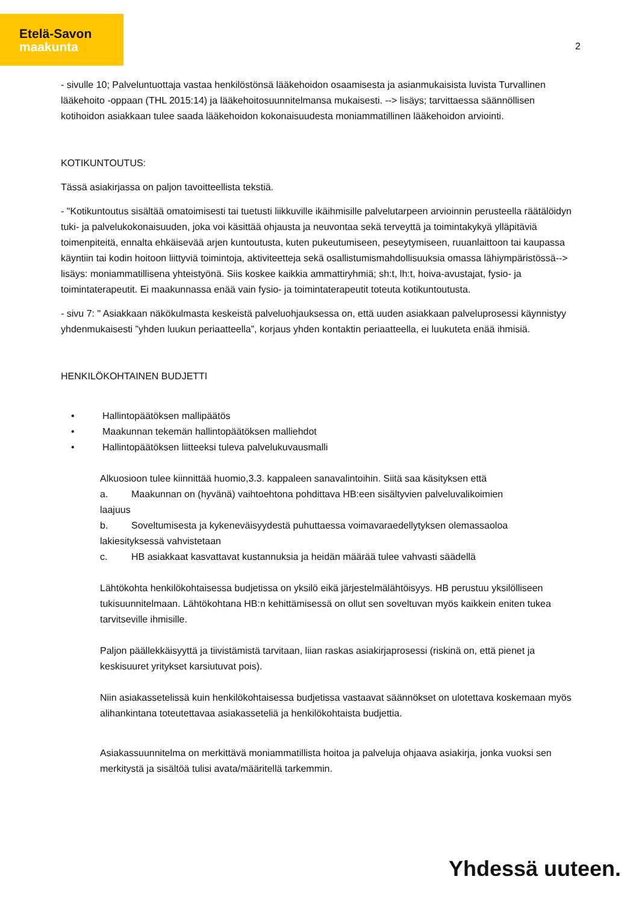Etelä-Savon
maakunta
2
- sivulle 10; Palveluntuottaja vastaa henkilöstönsä lääkehoidon osaamisesta ja asianmukaisista luvista Turvallinen lääkehoito -oppaan (THL 2015:14) ja lääkehoitosuunnitelmansa mukaisesti. --> lisäys; tarvittaessa säännöllisen kotihoidon asiakkaan tulee saada lääkehoidon kokonaisuudesta moniammatillinen lääkehoidon arviointi.
KOTIKUNTOUTUS:
Tässä asiakirjassa on paljon tavoitteellista tekstiä.
- "Kotikuntoutus sisältää omatoimisesti tai tuetusti liikkuville ikäihmisille palvelutarpeen arvioinnin perusteella räätälöidyn tuki- ja palvelukokonaisuuden, joka voi käsittää ohjausta ja neuvontaa sekä terveyttä ja toimintakykyä ylläpitäviä toimenpiteitä, ennalta ehkäisevää arjen kuntoutusta, kuten pukeutumiseen, peseytymiseen, ruuanlaittoon tai kaupassa käyntiin tai kodin hoitoon liittyviä toimintoja, aktiviteetteja sekä osallistumismahdollisuuksia omassa lähiympäristössä--> lisäys: moniammatillisena yhteistyönä. Siis koskee kaikkia ammattiryhmiä; sh:t, lh:t, hoiva-avustajat, fysio- ja toimintaterapeutit. Ei maakunnassa enää vain fysio- ja toimintaterapeutit toteuta kotikuntoutusta.
- sivu 7: " Asiakkaan näkökulmasta keskeistä palveluohjauksessa on, että uuden asiakkaan palveluprosessi käynnistyy yhdenmukaisesti ”yhden luukun periaatteella”, korjaus yhden kontaktin periaatteella, ei luukuteta enää ihmisiä.
HENKILÖKOHTAINEN BUDJETTI
• Hallintopäätöksen mallipäätös
• Maakunnan tekemän hallintopäätöksen malliehdot
• Hallintopäätöksen liitteeksi tuleva palvelukuvausmalli
Alkuosioon tulee kiinnittää huomio,3.3. kappaleen sanavalintoihin. Siitä saa käsityksen että
a. Maakunnan on (hyvänä) vaihtoehtona pohdittava HB:een sisältyvien palveluvalikoimien
laajuus
b. Soveltumisesta ja kykeneväisyydestä puhuttaessa voimavaraedellytyksen olemassaoloa
lakiesityksessä vahvistetaan
c. HB asiakkaat kasvattavat kustannuksia ja heidän määrää tulee vahvasti säädellä
Lähtökohta henkilökohtaisessa budjetissa on yksilö eikä järjestelmälähtöisyys. HB perustuu yksilölliseen tukisuunnitelmaan. Lähtökohtana HB:n kehittämisessä on ollut sen soveltuvan myös kaikkein eniten tukea tarvitseville ihmisille.
Paljon päällekkäisyyttä ja tiivistämistä tarvitaan, liian raskas asiakirjaprosessi (riskinä on, että pienet ja keskisuuret yritykset karsiutuvat pois).
Niin asiakassetelissä kuin henkilökohtaisessa budjetissa vastaavat säännökset on ulotettava koskemaan myös alihankintana toteutettavaa asiakasseteliä ja henkilökohtaista budjettia.
Asiakassuunnitelma on merkittävä moniammatillista hoitoa ja palveluja ohjaava asiakirja, jonka vuoksi sen merkitystä ja sisältöä tulisi avata/määritellä tarkemmin.
Yhdessä uuteen.